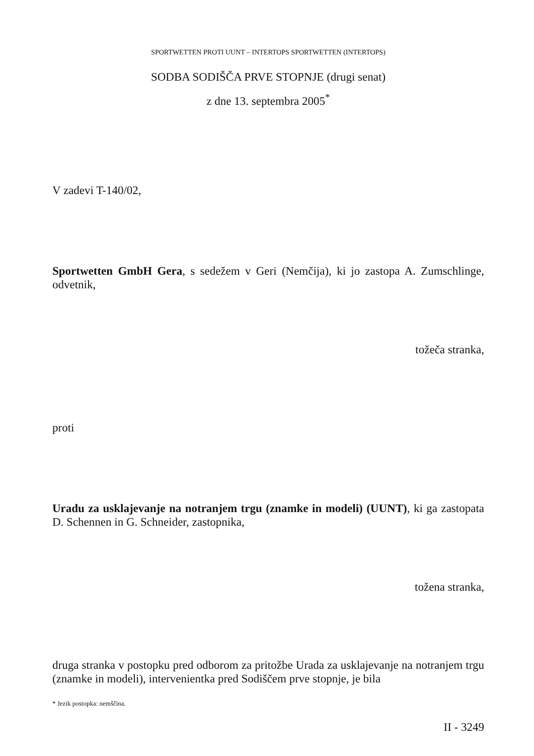SPORTWETTEN PROTI UUNT – INTERTOPS SPORTWETTEN (INTERTOPS)
SODBA SODIŠČA PRVE STOPNJE (drugi senat)
z dne 13. septembra 2005<sup>*</sup>
V zadevi T-140/02,
Sportwetten GmbH Gera, s sedežem v Geri (Nemčija), ki jo zastopa A. Zumschlinge, odvetnik,
tožeča stranka,
proti
Uradu za usklajevanje na notranjem trgu (znamke in modeli) (UUNT), ki ga zastopata D. Schennen in G. Schneider, zastopnika,
tožena stranka,
druga stranka v postopku pred odborom za pritožbe Urada za usklajevanje na notranjem trgu (znamke in modeli), intervenientka pred Sodiščem prve stopnje, je bila
* Jezik postopka: nemščina.
II - 3249